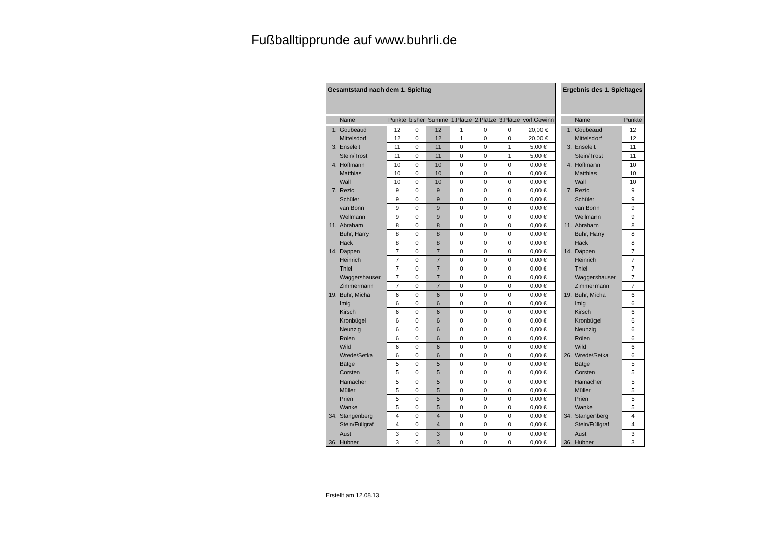Fußballtipprunde auf www.buhrli.de
| Gesamtstand nach dem 1. Spieltag | | | | | | | | |
| | Name | Punkte | bisher | Summe | 1.Plätze | 2.Plätze | 3.Plätze | vorl.Gewinn |
| 1. | Goubeaud | 12 | 0 | 12 | 1 | 0 | 0 | 20,00 € |
| | Mittelsdorf | 12 | 0 | 12 | 1 | 0 | 0 | 20,00 € |
| 3. | Enseleit | 11 | 0 | 11 | 0 | 0 | 1 | 5,00 € |
| | Stein/Trost | 11 | 0 | 11 | 0 | 0 | 1 | 5,00 € |
| 4. | Hoffmann | 10 | 0 | 10 | 0 | 0 | 0 | 0,00 € |
| | Matthias | 10 | 0 | 10 | 0 | 0 | 0 | 0,00 € |
| | Wall | 10 | 0 | 10 | 0 | 0 | 0 | 0,00 € |
| 7. | Rezic | 9 | 0 | 9 | 0 | 0 | 0 | 0,00 € |
| | Schüler | 9 | 0 | 9 | 0 | 0 | 0 | 0,00 € |
| | van Bonn | 9 | 0 | 9 | 0 | 0 | 0 | 0,00 € |
| | Wellmann | 9 | 0 | 9 | 0 | 0 | 0 | 0,00 € |
| 11. | Abraham | 8 | 0 | 8 | 0 | 0 | 0 | 0,00 € |
| | Buhr, Harry | 8 | 0 | 8 | 0 | 0 | 0 | 0,00 € |
| | Häck | 8 | 0 | 8 | 0 | 0 | 0 | 0,00 € |
| 14. | Däppen | 7 | 0 | 7 | 0 | 0 | 0 | 0,00 € |
| | Heinrich | 7 | 0 | 7 | 0 | 0 | 0 | 0,00 € |
| | Thiel | 7 | 0 | 7 | 0 | 0 | 0 | 0,00 € |
| | Waggershauser | 7 | 0 | 7 | 0 | 0 | 0 | 0,00 € |
| | Zimmermann | 7 | 0 | 7 | 0 | 0 | 0 | 0,00 € |
| 19. | Buhr, Micha | 6 | 0 | 6 | 0 | 0 | 0 | 0,00 € |
| | Imig | 6 | 0 | 6 | 0 | 0 | 0 | 0,00 € |
| | Kirsch | 6 | 0 | 6 | 0 | 0 | 0 | 0,00 € |
| | Kronbügel | 6 | 0 | 6 | 0 | 0 | 0 | 0,00 € |
| | Neunzig | 6 | 0 | 6 | 0 | 0 | 0 | 0,00 € |
| | Rölen | 6 | 0 | 6 | 0 | 0 | 0 | 0,00 € |
| | Wild | 6 | 0 | 6 | 0 | 0 | 0 | 0,00 € |
| | Wrede/Setka | 6 | 0 | 6 | 0 | 0 | 0 | 0,00 € |
| | Bätge | 5 | 0 | 5 | 0 | 0 | 0 | 0,00 € |
| | Corsten | 5 | 0 | 5 | 0 | 0 | 0 | 0,00 € |
| | Hamacher | 5 | 0 | 5 | 0 | 0 | 0 | 0,00 € |
| | Müller | 5 | 0 | 5 | 0 | 0 | 0 | 0,00 € |
| | Prien | 5 | 0 | 5 | 0 | 0 | 0 | 0,00 € |
| | Wanke | 5 | 0 | 5 | 0 | 0 | 0 | 0,00 € |
| 34. | Stangenberg | 4 | 0 | 4 | 0 | 0 | 0 | 0,00 € |
| | Stein/Füllgraf | 4 | 0 | 4 | 0 | 0 | 0 | 0,00 € |
| | Aust | 3 | 0 | 3 | 0 | 0 | 0 | 0,00 € |
| 36. | Hübner | 3 | 0 | 3 | 0 | 0 | 0 | 0,00 € |
| Ergebnis des 1. Spieltages | | |
| | Name | Punkte |
| 1. | Goubeaud | 12 |
| | Mittelsdorf | 12 |
| 3. | Enseleit | 11 |
| | Stein/Trost | 11 |
| 4. | Hoffmann | 10 |
| | Matthias | 10 |
| | Wall | 10 |
| 7. | Rezic | 9 |
| | Schüler | 9 |
| | van Bonn | 9 |
| | Wellmann | 9 |
| 11. | Abraham | 8 |
| | Buhr, Harry | 8 |
| | Häck | 8 |
| 14. | Däppen | 7 |
| | Heinrich | 7 |
| | Thiel | 7 |
| | Waggershauser | 7 |
| | Zimmermann | 7 |
| 19. | Buhr, Micha | 6 |
| | Imig | 6 |
| | Kirsch | 6 |
| | Kronbügel | 6 |
| | Neunzig | 6 |
| | Rölen | 6 |
| | Wild | 6 |
| 26. | Wrede/Setka | 6 |
| | Bätge | 5 |
| | Corsten | 5 |
| | Hamacher | 5 |
| | Müller | 5 |
| | Prien | 5 |
| | Wanke | 5 |
| 34. | Stangenberg | 4 |
| | Stein/Füllgraf | 4 |
| | Aust | 3 |
| 36. | Hübner | 3 |
Erstellt am 12.08.13